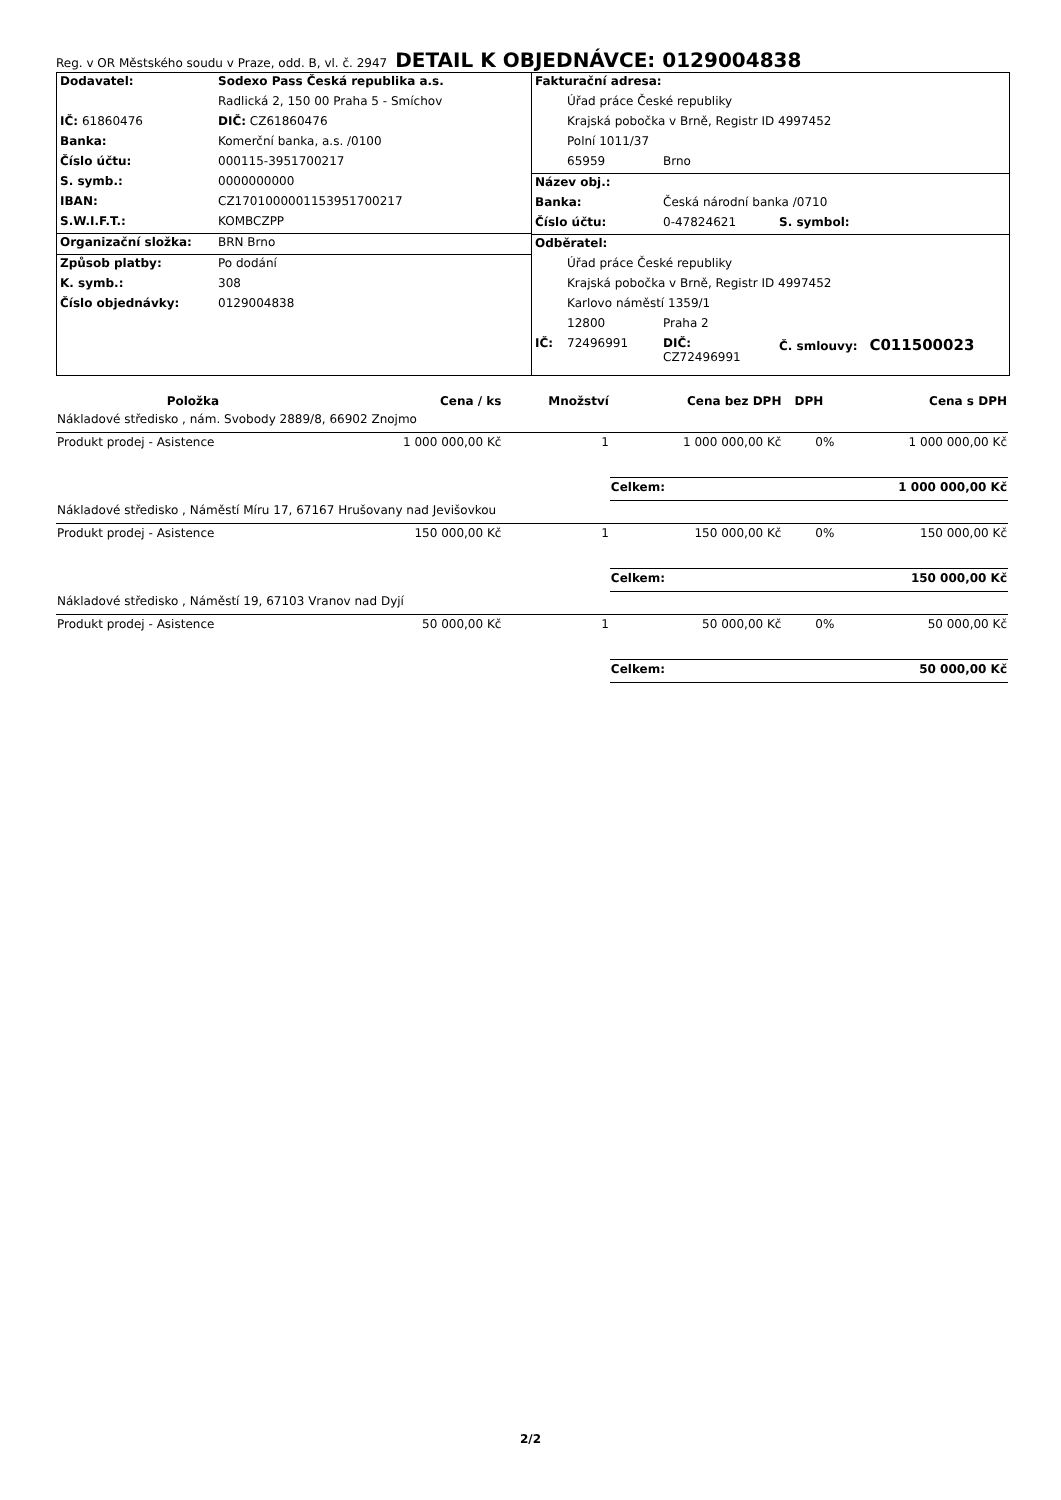Reg. v OR Městského soudu v Praze, odd. B, vl. č. 2947 DETAIL K OBJEDNÁVCE: 0129004838
| Dodavatel: | Sodexo Pass Česká republika a.s. |
| | Radlická 2, 150 00 Praha 5 - Smíchov |
| IČ: 61860476 | DIČ: CZ61860476 |
| Banka: | Komerční banka, a.s. /0100 |
| Číslo účtu: | 000115-3951700217 |
| S. symb.: | 0000000000 |
| IBAN: | CZ1701000001153951700217 |
| S.W.I.F.T.: | KOMBCZPP |
| Organizační složka: | BRN Brno |
| Způsob platby: | Po dodání |
| K. symb.: | 308 |
| Číslo objednávky: | 0129004838 |
| Fakturační adresa: | | | |
| | Úřad práce České republiky | | |
| | Krajská pobočka v Brně, Registr ID 4997452 | | |
| | Polní 1011/37 | | |
| | 65959 | Brno | |
| Název obj.: | | | |
| Banka: | | Česká národní banka /0710 | |
| Číslo účtu: | | 0-47824621 | S. symbol: |
| Odběratel: | | | |
| | Úřad práce České republiky | | |
| | Krajská pobočka v Brně, Registr ID 4997452 | | |
| | Karlovo náměstí 1359/1 | | |
| | 12800 | Praha 2 | |
| IČ: | 72496991 | DIČ: CZ72496991 | Č. smlouvy: C011500023 |
| Položka | Cena / ks | Množství | Cena bez DPH | DPH | Cena s DPH |
| --- | --- | --- | --- | --- | --- |
| Nákladové středisko , nám. Svobody 2889/8, 66902 Znojmo | | | | | |
| Produkt prodej - Asistence | 1 000 000,00 Kč | 1 | 1 000 000,00 Kč | 0% | 1 000 000,00 Kč |
| | | | Celkem: 1 000 000,00 Kč | | |
| Nákladové středisko , Náměstí Míru 17, 67167 Hrušovany nad Jevišovkou | | | | | |
| Produkt prodej - Asistence | 150 000,00 Kč | 1 | 150 000,00 Kč | 0% | 150 000,00 Kč |
| | | | Celkem: 150 000,00 Kč | | |
| Nákladové středisko , Náměstí 19, 67103 Vranov nad Dyjí | | | | | |
| Produkt prodej - Asistence | 50 000,00 Kč | 1 | 50 000,00 Kč | 0% | 50 000,00 Kč |
| | | | Celkem: 50 000,00 Kč | | |
2/2